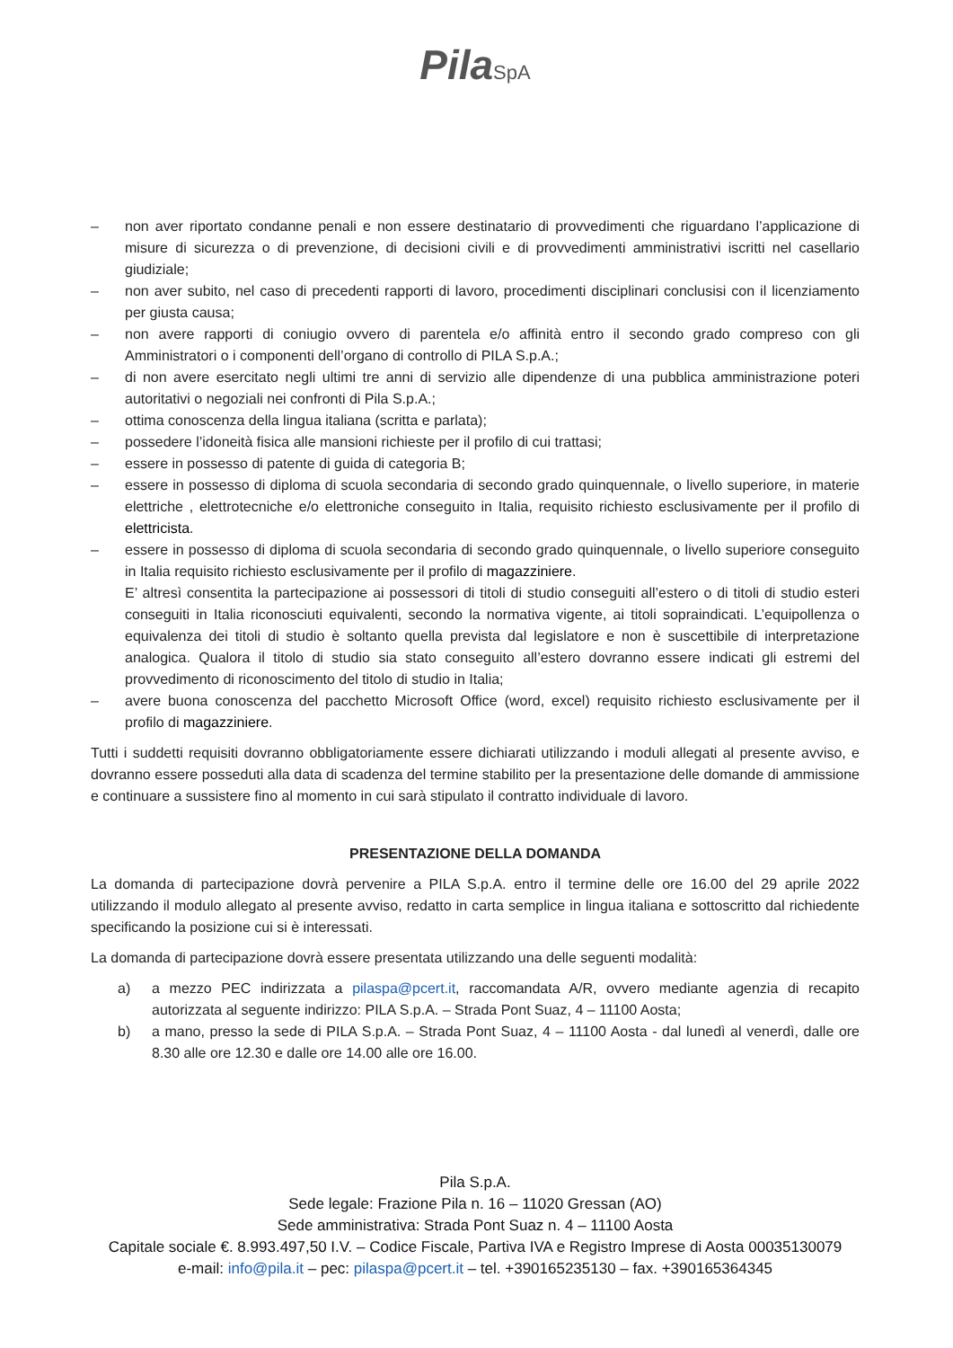PilaSpA
– non aver riportato condanne penali e non essere destinatario di provvedimenti che riguardano l’applicazione di misure di sicurezza o di prevenzione, di decisioni civili e di provvedimenti amministrativi iscritti nel casellario giudiziale;
– non aver subito, nel caso di precedenti rapporti di lavoro, procedimenti disciplinari conclusisi con il licenziamento per giusta causa;
– non avere rapporti di coniugio ovvero di parentela e/o affinità entro il secondo grado compreso con gli Amministratori o i componenti dell’organo di controllo di PILA S.p.A.;
– di non avere esercitato negli ultimi tre anni di servizio alle dipendenze di una pubblica amministrazione poteri autoritativi o negoziali nei confronti di Pila S.p.A.;
– ottima conoscenza della lingua italiana (scritta e parlata);
– possedere l’idoneità fisica alle mansioni richieste per il profilo di cui trattasi;
– essere in possesso di patente di guida di categoria B;
– essere in possesso di diploma di scuola secondaria di secondo grado quinquennale, o livello superiore, in materie elettriche , elettrotecniche e/o elettroniche conseguito in Italia, requisito richiesto esclusivamente per il profilo di elettricista.
– essere in possesso di diploma di scuola secondaria di secondo grado quinquennale, o livello superiore conseguito in Italia requisito richiesto esclusivamente per il profilo di magazziniere.
E’ altresì consentita la partecipazione ai possessori di titoli di studio conseguiti all’estero o di titoli di studio esteri conseguiti in Italia riconosciuti equivalenti, secondo la normativa vigente, ai titoli sopraindicati. L’equipollenza o equivalenza dei titoli di studio è soltanto quella prevista dal legislatore e non è suscettibile di interpretazione analogica. Qualora il titolo di studio sia stato conseguito all’estero dovranno essere indicati gli estremi del provvedimento di riconoscimento del titolo di studio in Italia;
– avere buona conoscenza del pacchetto Microsoft Office (word, excel) requisito richiesto esclusivamente per il profilo di magazziniere.
Tutti i suddetti requisiti dovranno obbligatoriamente essere dichiarati utilizzando i moduli allegati al presente avviso, e dovranno essere posseduti alla data di scadenza del termine stabilito per la presentazione delle domande di ammissione e continuare a sussistere fino al momento in cui sarà stipulato il contratto individuale di lavoro.
PRESENTAZIONE DELLA DOMANDA
La domanda di partecipazione dovrà pervenire a PILA S.p.A. entro il termine delle ore 16.00 del 29 aprile 2022 utilizzando il modulo allegato al presente avviso, redatto in carta semplice in lingua italiana e sottoscritto dal richiedente specificando la posizione cui si è interessati.
La domanda di partecipazione dovrà essere presentata utilizzando una delle seguenti modalità:
a) a mezzo PEC indirizzata a pilaspa@pcert.it, raccomandata A/R, ovvero mediante agenzia di recapito autorizzata al seguente indirizzo: PILA S.p.A. – Strada Pont Suaz, 4 – 11100 Aosta;
b) a mano, presso la sede di PILA S.p.A. – Strada Pont Suaz, 4 – 11100 Aosta - dal lunedì al venerdì, dalle ore 8.30 alle ore 12.30 e dalle ore 14.00 alle ore 16.00.
Pila S.p.A.
Sede legale: Frazione Pila n. 16 – 11020 Gressan (AO)
Sede amministrativa: Strada Pont Suaz n. 4 – 11100 Aosta
Capitale sociale €. 8.993.497,50 I.V. – Codice Fiscale, Partiva IVA e Registro Imprese di Aosta 00035130079
e-mail: info@pila.it – pec: pilaspa@pcert.it – tel. +390165235130 – fax. +390165364345